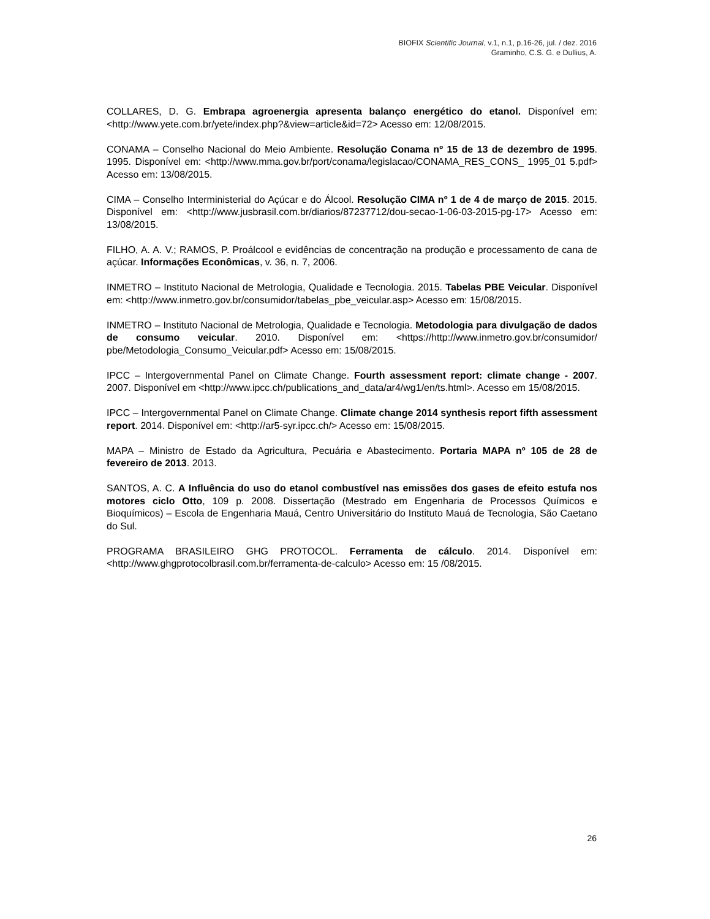BIOFIX Scientific Journal, v.1, n.1, p.16-26, jul. / dez. 2016
Graminho, C.S. G. e Dullius, A.
COLLARES, D. G. Embrapa agroenergia apresenta balanço energético do etanol. Disponível em: <http://www.yete.com.br/yete/index.php?&view=article&id=72> Acesso em: 12/08/2015.
CONAMA – Conselho Nacional do Meio Ambiente. Resolução Conama nº 15 de 13 de dezembro de 1995. 1995. Disponível em: <http://www.mma.gov.br/port/conama/legislacao/CONAMA_RES_CONS_ 1995_01 5.pdf> Acesso em: 13/08/2015.
CIMA – Conselho Interministerial do Açúcar e do Álcool. Resolução CIMA nº 1 de 4 de março de 2015. 2015. Disponível em: <http://www.jusbrasil.com.br/diarios/87237712/dou-secao-1-06-03-2015-pg-17> Acesso em: 13/08/2015.
FILHO, A. A. V.; RAMOS, P. Proálcool e evidências de concentração na produção e processamento de cana de açúcar. Informações Econômicas, v. 36, n. 7, 2006.
INMETRO – Instituto Nacional de Metrologia, Qualidade e Tecnologia. 2015. Tabelas PBE Veicular. Disponível em: <http://www.inmetro.gov.br/consumidor/tabelas_pbe_veicular.asp> Acesso em: 15/08/2015.
INMETRO – Instituto Nacional de Metrologia, Qualidade e Tecnologia. Metodologia para divulgação de dados de consumo veicular. 2010. Disponível em: <https://http://www.inmetro.gov.br/consumidor/ pbe/Metodologia_Consumo_Veicular.pdf> Acesso em: 15/08/2015.
IPCC – Intergovernmental Panel on Climate Change. Fourth assessment report: climate change - 2007. 2007. Disponível em <http://www.ipcc.ch/publications_and_data/ar4/wg1/en/ts.html>. Acesso em 15/08/2015.
IPCC – Intergovernmental Panel on Climate Change. Climate change 2014 synthesis report fifth assessment report. 2014. Disponível em: <http://ar5-syr.ipcc.ch/> Acesso em: 15/08/2015.
MAPA – Ministro de Estado da Agricultura, Pecuária e Abastecimento. Portaria MAPA nº 105 de 28 de fevereiro de 2013. 2013.
SANTOS, A. C. A Influência do uso do etanol combustível nas emissões dos gases de efeito estufa nos motores ciclo Otto, 109 p. 2008. Dissertação (Mestrado em Engenharia de Processos Químicos e Bioquímicos) – Escola de Engenharia Mauá, Centro Universitário do Instituto Mauá de Tecnologia, São Caetano do Sul.
PROGRAMA BRASILEIRO GHG PROTOCOL. Ferramenta de cálculo. 2014. Disponível em: <http://www.ghgprotocolbrasil.com.br/ferramenta-de-calculo> Acesso em: 15 /08/2015.
26